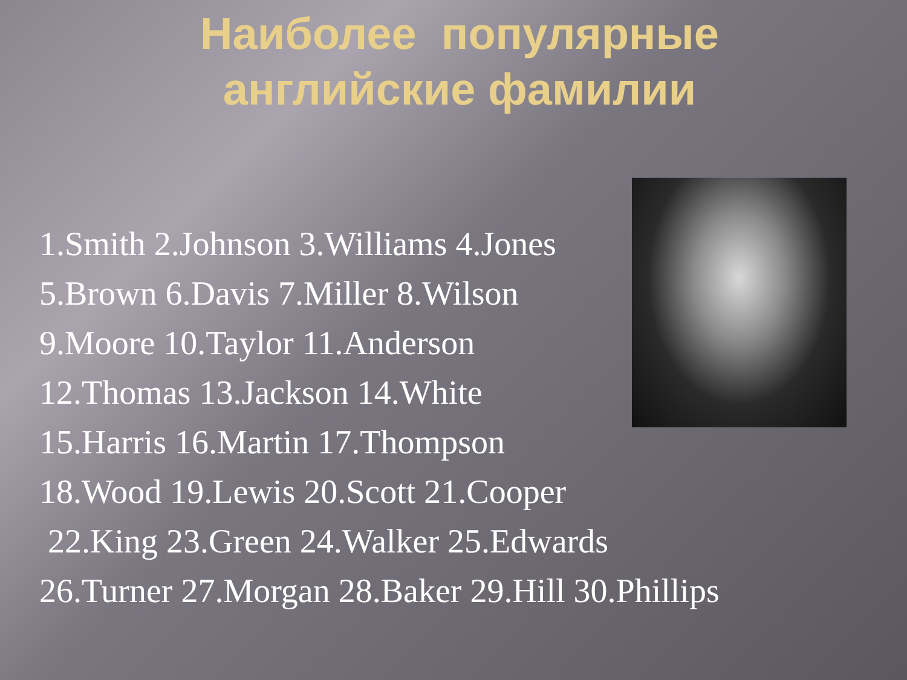Наиболее популярные
английские фамилии
1.Smith 2.Johnson 3.Williams 4.Jones
5.Brown 6.Davis 7.Miller 8.Wilson
9.Moore 10.Taylor 11.Anderson
12.Thomas 13.Jackson 14.White
15.Harris 16.Martin 17.Thompson
18.Wood 19.Lewis 20.Scott 21.Cooper
22.King 23.Green 24.Walker 25.Edwards
26.Turner 27.Morgan 28.Baker 29.Hill 30.Phillips